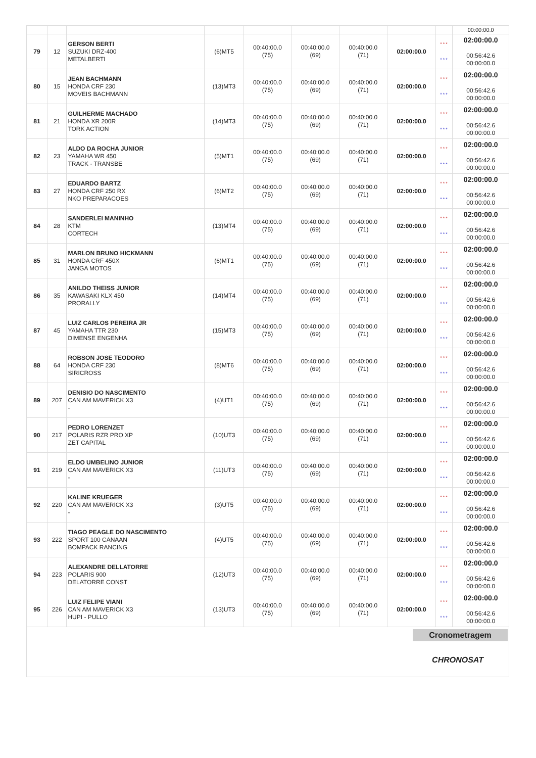| | | | | | | | | | 00:00:00.0 |
| 79 | 12 | GERSON BERTI SUZUKI DRZ-400 METALBERTI | (6)MT5 | 00:40:00.0 (75) | 00:40:00.0 (69) | 00:40:00.0 (71) | 02:00:00.0 | *** *** | 02:00:00.0 00:56:42.6 00:00:00.0 |
| 80 | 15 | JEAN BACHMANN HONDA CRF 230 MOVEIS BACHMANN | (13)MT3 | 00:40:00.0 (75) | 00:40:00.0 (69) | 00:40:00.0 (71) | 02:00:00.0 | *** *** | 02:00:00.0 00:56:42.6 00:00:00.0 |
| 81 | 21 | GUILHERME MACHADO HONDA XR 200R TORK ACTION | (14)MT3 | 00:40:00.0 (75) | 00:40:00.0 (69) | 00:40:00.0 (71) | 02:00:00.0 | *** *** | 02:00:00.0 00:56:42.6 00:00:00.0 |
| 82 | 23 | ALDO DA ROCHA JUNIOR YAMAHA WR 450 TRACK - TRANSBE | (5)MT1 | 00:40:00.0 (75) | 00:40:00.0 (69) | 00:40:00.0 (71) | 02:00:00.0 | *** *** | 02:00:00.0 00:56:42.6 00:00:00.0 |
| 83 | 27 | EDUARDO BARTZ HONDA CRF 250 RX NKO PREPARACOES | (6)MT2 | 00:40:00.0 (75) | 00:40:00.0 (69) | 00:40:00.0 (71) | 02:00:00.0 | *** *** | 02:00:00.0 00:56:42.6 00:00:00.0 |
| 84 | 28 | SANDERLEI MANINHO KTM CORTECH | (13)MT4 | 00:40:00.0 (75) | 00:40:00.0 (69) | 00:40:00.0 (71) | 02:00:00.0 | *** *** | 02:00:00.0 00:56:42.6 00:00:00.0 |
| 85 | 31 | MARLON BRUNO HICKMANN HONDA CRF 450X JANGA MOTOS | (6)MT1 | 00:40:00.0 (75) | 00:40:00.0 (69) | 00:40:00.0 (71) | 02:00:00.0 | *** *** | 02:00:00.0 00:56:42.6 00:00:00.0 |
| 86 | 35 | ANILDO THEISS JUNIOR KAWASAKI KLX 450 PRORALLY | (14)MT4 | 00:40:00.0 (75) | 00:40:00.0 (69) | 00:40:00.0 (71) | 02:00:00.0 | *** *** | 02:00:00.0 00:56:42.6 00:00:00.0 |
| 87 | 45 | LUIZ CARLOS PEREIRA JR YAMAHA TTR 230 DIMENSE ENGENHA | (15)MT3 | 00:40:00.0 (75) | 00:40:00.0 (69) | 00:40:00.0 (71) | 02:00:00.0 | *** *** | 02:00:00.0 00:56:42.6 00:00:00.0 |
| 88 | 64 | ROBSON JOSE TEODORO HONDA CRF 230 SIRICROSS | (8)MT6 | 00:40:00.0 (75) | 00:40:00.0 (69) | 00:40:00.0 (71) | 02:00:00.0 | *** *** | 02:00:00.0 00:56:42.6 00:00:00.0 |
| 89 | 207 | DENISIO DO NASCIMENTO CAN AM MAVERICK X3 - | (4)UT1 | 00:40:00.0 (75) | 00:40:00.0 (69) | 00:40:00.0 (71) | 02:00:00.0 | *** *** | 02:00:00.0 00:56:42.6 00:00:00.0 |
| 90 | 217 | PEDRO LORENZET POLARIS RZR PRO XP ZET CAPITAL | (10)UT3 | 00:40:00.0 (75) | 00:40:00.0 (69) | 00:40:00.0 (71) | 02:00:00.0 | *** *** | 02:00:00.0 00:56:42.6 00:00:00.0 |
| 91 | 219 | ELDO UMBELINO JUNIOR CAN AM MAVERICK X3 - | (11)UT3 | 00:40:00.0 (75) | 00:40:00.0 (69) | 00:40:00.0 (71) | 02:00:00.0 | *** *** | 02:00:00.0 00:56:42.6 00:00:00.0 |
| 92 | 220 | KALINE KRUEGER CAN AM MAVERICK X3 - | (3)UT5 | 00:40:00.0 (75) | 00:40:00.0 (69) | 00:40:00.0 (71) | 02:00:00.0 | *** *** | 02:00:00.0 00:56:42.6 00:00:00.0 |
| 93 | 222 | TIAGO PEAGLE DO NASCIMENTO SPORT 100 CANAAN BOMPACK RANCING | (4)UT5 | 00:40:00.0 (75) | 00:40:00.0 (69) | 00:40:00.0 (71) | 02:00:00.0 | *** *** | 02:00:00.0 00:56:42.6 00:00:00.0 |
| 94 | 223 | ALEXANDRE DELLATORRE POLARIS 900 DELATORRE CONST | (12)UT3 | 00:40:00.0 (75) | 00:40:00.0 (69) | 00:40:00.0 (71) | 02:00:00.0 | *** *** | 02:00:00.0 00:56:42.6 00:00:00.0 |
| 95 | 226 | LUIZ FELIPE VIANI CAN AM MAVERICK X3 HUPI - PULLO | (13)UT3 | 00:40:00.0 (75) | 00:40:00.0 (69) | 00:40:00.0 (71) | 02:00:00.0 | *** *** | 02:00:00.0 00:56:42.6 00:00:00.0 |
Cronometragem
CHRONOSAT